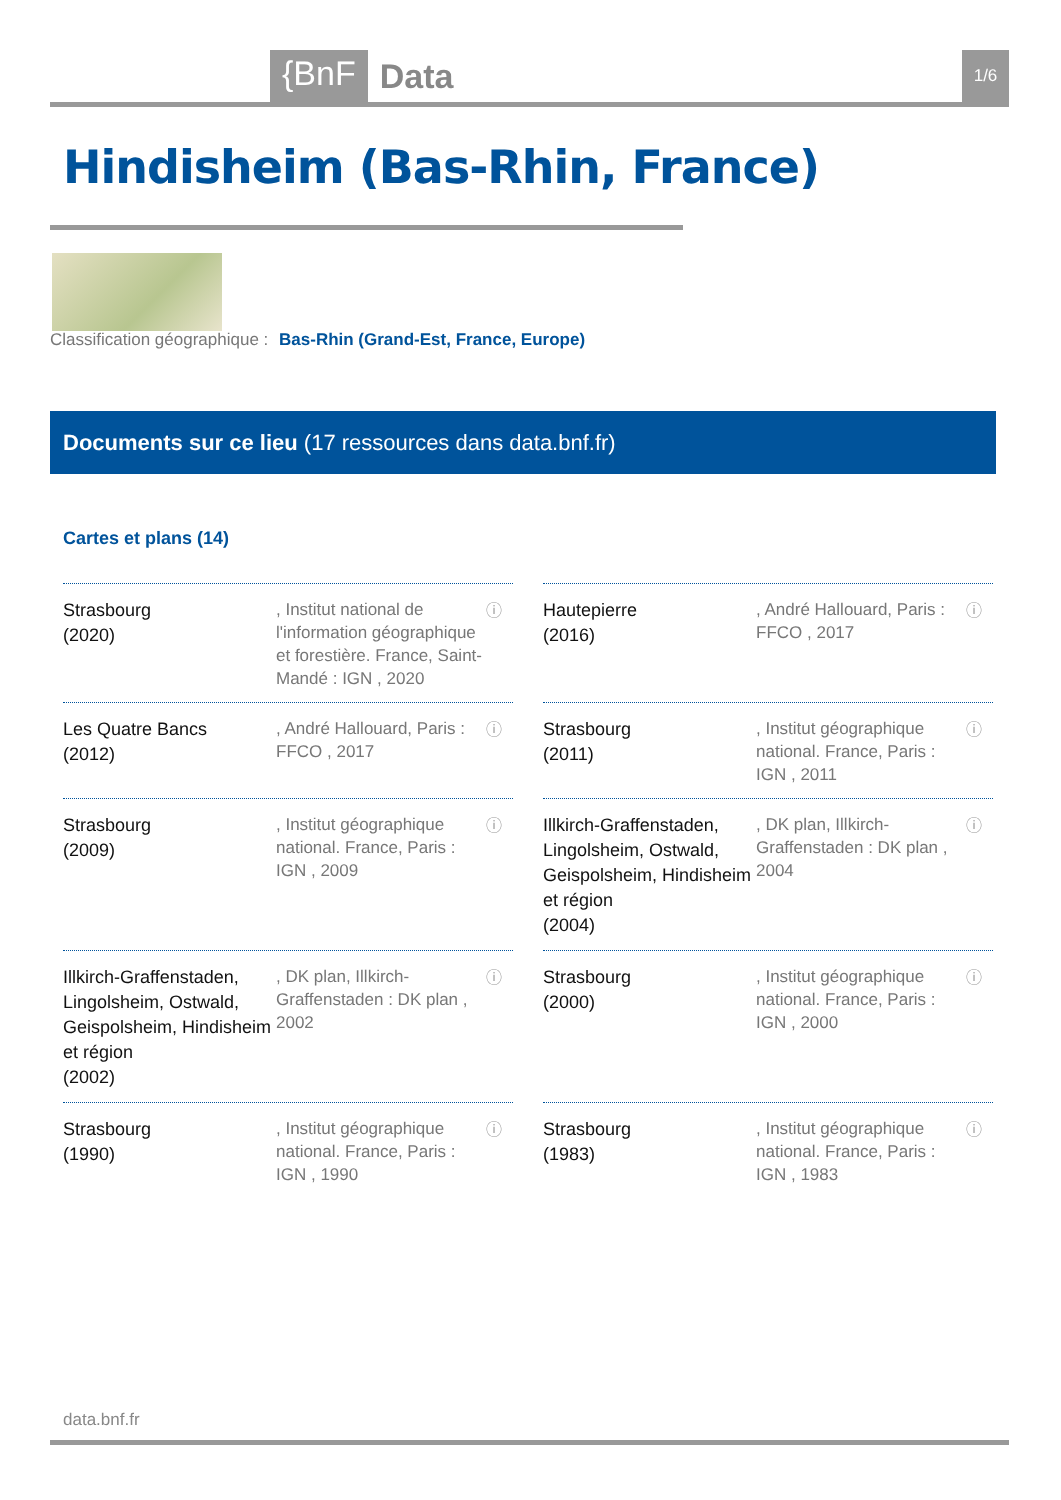{BnF Data 1/6
Hindisheim (Bas-Rhin, France)
Classification géographique : Bas-Rhin (Grand-Est, France, Europe)
Documents sur ce lieu (17 ressources dans data.bnf.fr)
Cartes et plans (14)
Strasbourg
(2020)
, Institut national de l'information géographique et forestière. France, Saint-Mandé : IGN , 2020
ⓘ
Hautepierre
(2016)
, André Hallouard, Paris : FFCO , 2017
ⓘ
Les Quatre Bancs
(2012)
, André Hallouard, Paris : FFCO , 2017
ⓘ
Strasbourg
(2011)
, Institut géographique national. France, Paris : IGN , 2011
ⓘ
Strasbourg
(2009)
, Institut géographique national. France, Paris : IGN , 2009
ⓘ
Illkirch-Graffenstaden, Lingolsheim, Ostwald, Geispolsheim, Hindisheim et région
(2004)
, DK plan, Illkirch-Graffenstaden : DK plan , 2004
ⓘ
Illkirch-Graffenstaden, Lingolsheim, Ostwald, Geispolsheim, Hindisheim et région
(2002)
, DK plan, Illkirch-Graffenstaden : DK plan , 2002
ⓘ
Strasbourg
(2000)
, Institut géographique national. France, Paris : IGN , 2000
ⓘ
Strasbourg
(1990)
, Institut géographique national. France, Paris : IGN , 1990
ⓘ
Strasbourg
(1983)
, Institut géographique national. France, Paris : IGN , 1983
ⓘ
data.bnf.fr